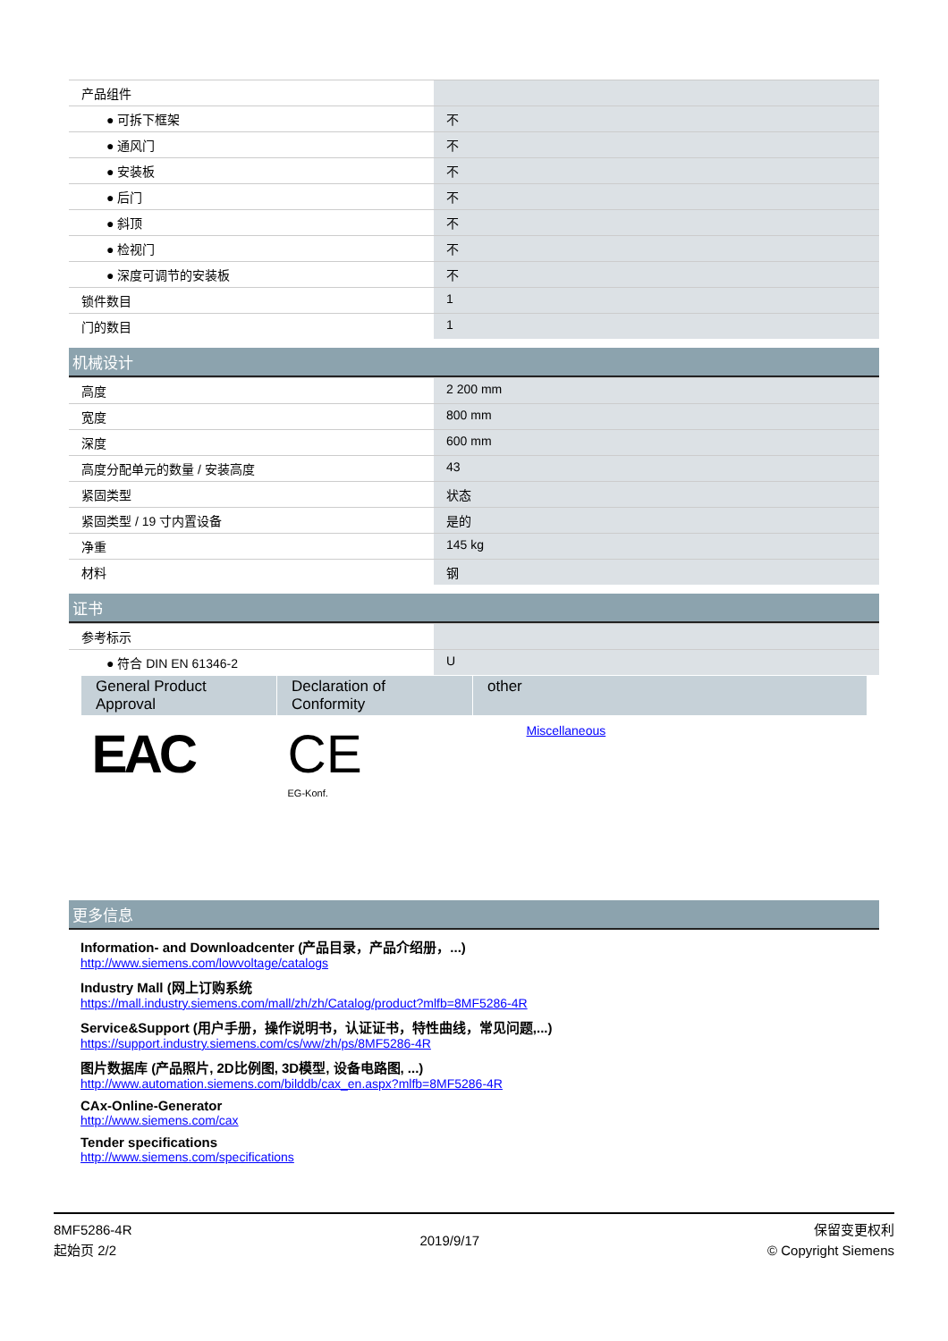| 产品组件 | |
| ● 可拆下框架 | 不 |
| ● 通风门 | 不 |
| ● 安装板 | 不 |
| ● 后门 | 不 |
| ● 斜顶 | 不 |
| ● 检视门 | 不 |
| ● 深度可调节的安装板 | 不 |
| 锁件数目 | 1 |
| 门的数目 | 1 |
机械设计
| 高度 | 2 200 mm |
| 宽度 | 800 mm |
| 深度 | 600 mm |
| 高度分配单元的数量 / 安装高度 | 43 |
| 紧固类型 | 状态 |
| 紧固类型 / 19 寸内置设备 | 是的 |
| 净重 | 145 kg |
| 材料 | 钢 |
证书
| 参考标示 | |
| ● 符合 DIN EN 61346-2 | U |
| General Product Approval | Declaration of Conformity | other |
| --- | --- | --- |
| EAC | CE EG-Konf. | Miscellaneous |
更多信息
Information- and Downloadcenter (产品目录，产品介绍册，...)
http://www.siemens.com/lowvoltage/catalogs
Industry Mall (网上订购系统
https://mall.industry.siemens.com/mall/zh/zh/Catalog/product?mlfb=8MF5286-4R
Service&Support (用户手册，操作说明书，认证证书，特性曲线，常见问题,...)
https://support.industry.siemens.com/cs/ww/zh/ps/8MF5286-4R
图片数据库 (产品照片, 2D比例图, 3D模型, 设备电路图, ...)
http://www.automation.siemens.com/bilddb/cax_en.aspx?mlfb=8MF5286-4R
CAx-Online-Generator
http://www.siemens.com/cax
Tender specifications
http://www.siemens.com/specifications
8MF5286-4R
起始页 2/2
2019/9/17
保留变更权利
© Copyright Siemens